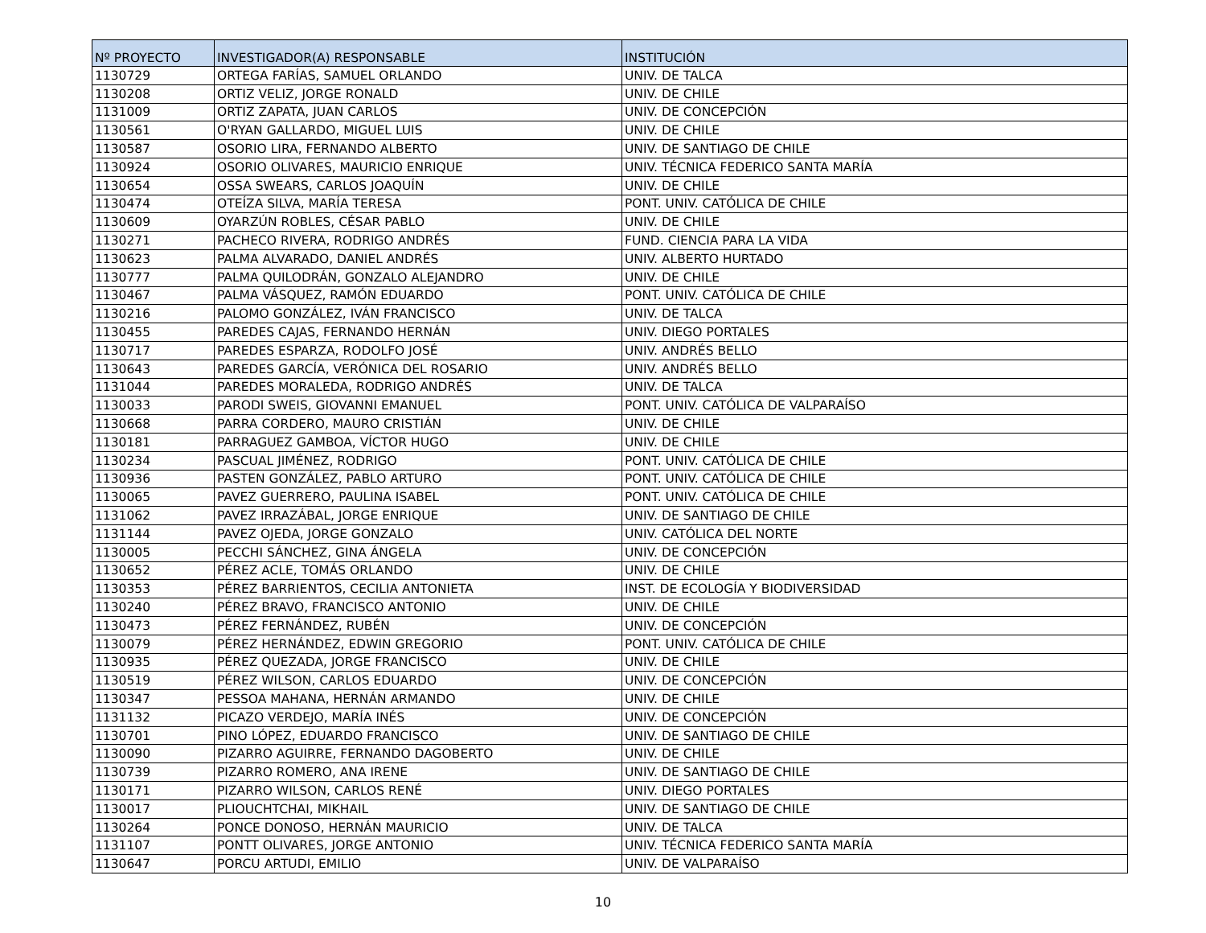| Nº PROYECTO | INVESTIGADOR(A) RESPONSABLE | INSTITUCIÓN |
| --- | --- | --- |
| 1130729 | ORTEGA FARÍAS, SAMUEL ORLANDO | UNIV. DE TALCA |
| 1130208 | ORTIZ VELIZ, JORGE RONALD | UNIV. DE CHILE |
| 1131009 | ORTIZ ZAPATA, JUAN CARLOS | UNIV. DE CONCEPCIÓN |
| 1130561 | O'RYAN GALLARDO, MIGUEL LUIS | UNIV. DE CHILE |
| 1130587 | OSORIO LIRA, FERNANDO ALBERTO | UNIV. DE SANTIAGO DE CHILE |
| 1130924 | OSORIO OLIVARES, MAURICIO ENRIQUE | UNIV. TÉCNICA FEDERICO SANTA MARÍA |
| 1130654 | OSSA SWEARS, CARLOS JOAQUÍN | UNIV. DE CHILE |
| 1130474 | OTEÍZA SILVA, MARÍA TERESA | PONT. UNIV. CATÓLICA DE CHILE |
| 1130609 | OYARZÚN ROBLES, CÉSAR PABLO | UNIV. DE CHILE |
| 1130271 | PACHECO RIVERA, RODRIGO ANDRÉS | FUND. CIENCIA PARA LA VIDA |
| 1130623 | PALMA ALVARADO, DANIEL ANDRÉS | UNIV. ALBERTO HURTADO |
| 1130777 | PALMA QUILODRÁN, GONZALO ALEJANDRO | UNIV. DE CHILE |
| 1130467 | PALMA VÁSQUEZ, RAMÓN EDUARDO | PONT. UNIV. CATÓLICA DE CHILE |
| 1130216 | PALOMO GONZÁLEZ, IVÁN FRANCISCO | UNIV. DE TALCA |
| 1130455 | PAREDES CAJAS, FERNANDO HERNÁN | UNIV. DIEGO PORTALES |
| 1130717 | PAREDES ESPARZA, RODOLFO JOSÉ | UNIV. ANDRÉS BELLO |
| 1130643 | PAREDES GARCÍA, VERÓNICA DEL ROSARIO | UNIV. ANDRÉS BELLO |
| 1131044 | PAREDES MORALEDA, RODRIGO ANDRÉS | UNIV. DE TALCA |
| 1130033 | PARODI SWEIS, GIOVANNI EMANUEL | PONT. UNIV. CATÓLICA DE VALPARAÍSO |
| 1130668 | PARRA CORDERO, MAURO CRISTIÁN | UNIV. DE CHILE |
| 1130181 | PARRAGUEZ GAMBOA, VÍCTOR HUGO | UNIV. DE CHILE |
| 1130234 | PASCUAL JIMÉNEZ, RODRIGO | PONT. UNIV. CATÓLICA DE CHILE |
| 1130936 | PASTEN GONZÁLEZ, PABLO ARTURO | PONT. UNIV. CATÓLICA DE CHILE |
| 1130065 | PAVEZ GUERRERO, PAULINA ISABEL | PONT. UNIV. CATÓLICA DE CHILE |
| 1131062 | PAVEZ IRRAZÁBAL, JORGE ENRIQUE | UNIV. DE SANTIAGO DE CHILE |
| 1131144 | PAVEZ OJEDA, JORGE GONZALO | UNIV. CATÓLICA DEL NORTE |
| 1130005 | PECCHI SÁNCHEZ, GINA ÁNGELA | UNIV. DE CONCEPCIÓN |
| 1130652 | PÉREZ ACLE, TOMÁS ORLANDO | UNIV. DE CHILE |
| 1130353 | PÉREZ BARRIENTOS, CECILIA ANTONIETA | INST. DE ECOLOGÍA Y BIODIVERSIDAD |
| 1130240 | PÉREZ BRAVO, FRANCISCO ANTONIO | UNIV. DE CHILE |
| 1130473 | PÉREZ FERNÁNDEZ, RUBÉN | UNIV. DE CONCEPCIÓN |
| 1130079 | PÉREZ HERNÁNDEZ, EDWIN GREGORIO | PONT. UNIV. CATÓLICA DE CHILE |
| 1130935 | PÉREZ QUEZADA, JORGE FRANCISCO | UNIV. DE CHILE |
| 1130519 | PÉREZ WILSON, CARLOS EDUARDO | UNIV. DE CONCEPCIÓN |
| 1130347 | PESSOA MAHANA, HERNÁN ARMANDO | UNIV. DE CHILE |
| 1131132 | PICAZO VERDEJO, MARÍA INÉS | UNIV. DE CONCEPCIÓN |
| 1130701 | PINO LÓPEZ, EDUARDO FRANCISCO | UNIV. DE SANTIAGO DE CHILE |
| 1130090 | PIZARRO AGUIRRE, FERNANDO DAGOBERTO | UNIV. DE CHILE |
| 1130739 | PIZARRO ROMERO, ANA IRENE | UNIV. DE SANTIAGO DE CHILE |
| 1130171 | PIZARRO WILSON, CARLOS RENÉ | UNIV. DIEGO PORTALES |
| 1130017 | PLIOUCHTCHAI, MIKHAIL | UNIV. DE SANTIAGO DE CHILE |
| 1130264 | PONCE DONOSO, HERNÁN MAURICIO | UNIV. DE TALCA |
| 1131107 | PONTT OLIVARES, JORGE ANTONIO | UNIV. TÉCNICA FEDERICO SANTA MARÍA |
| 1130647 | PORCU ARTUDI, EMILIO | UNIV. DE VALPARAÍSO |
10